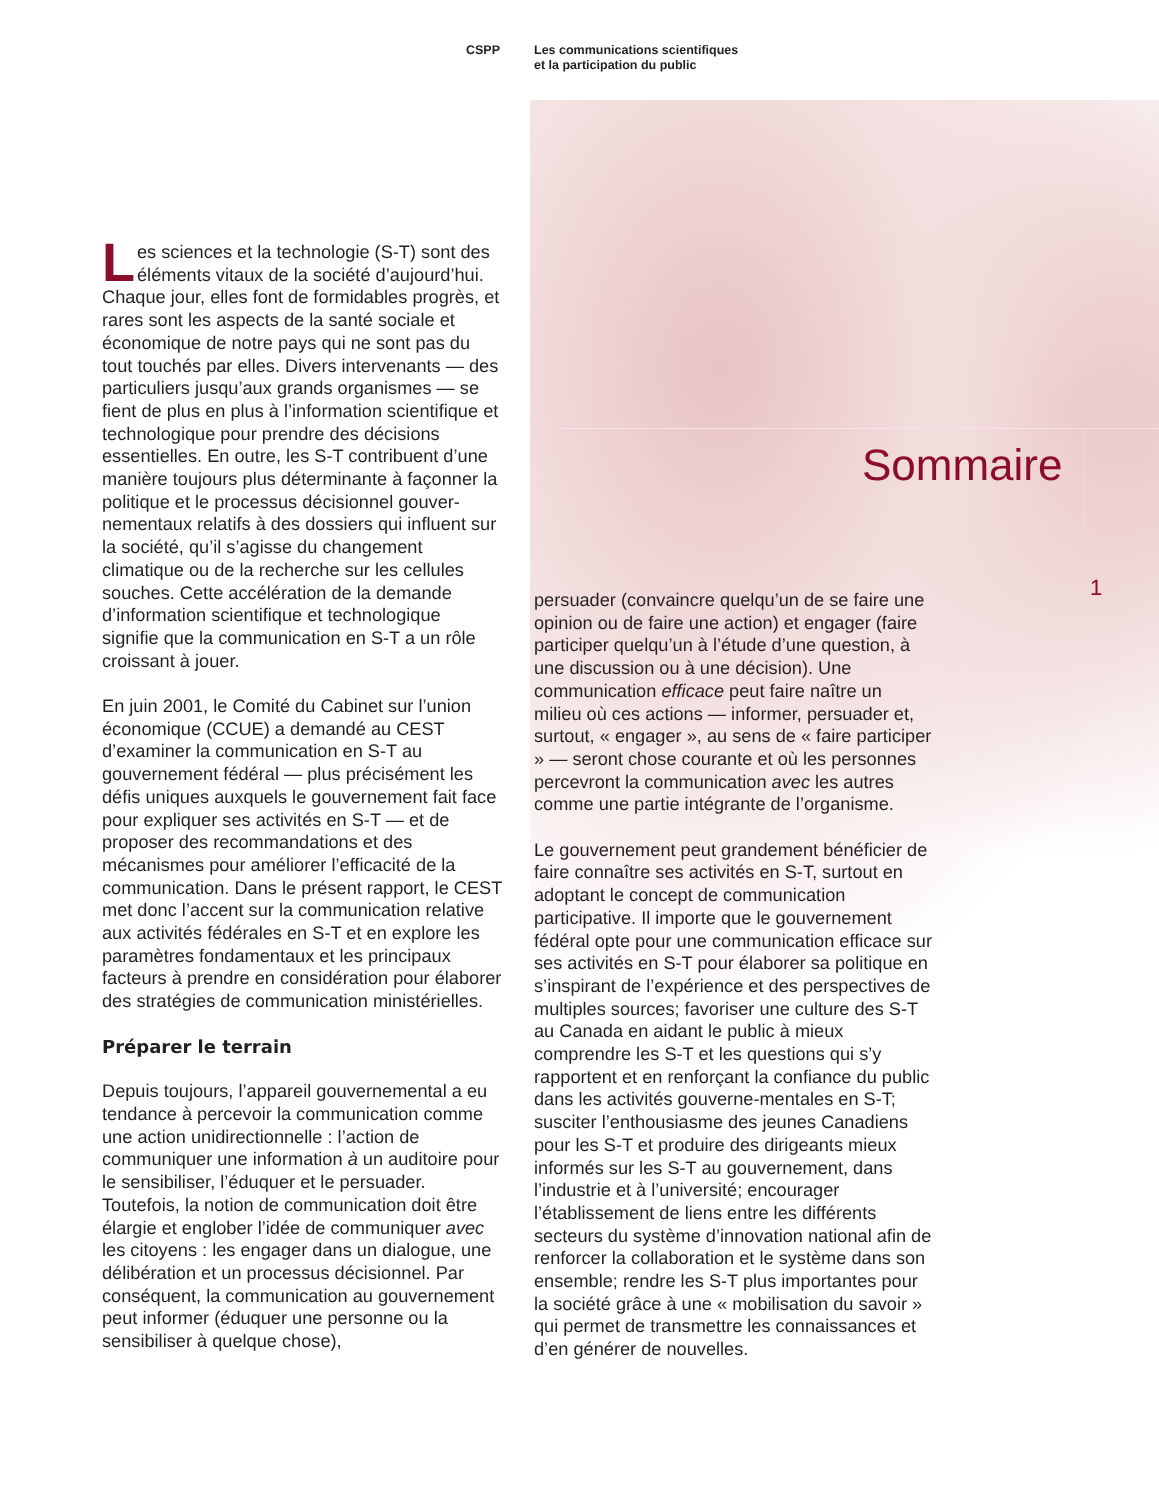CSPP Les communications scientifiques
et la participation du public
Sommaire
1
Les sciences et la technologie (S-T) sont des éléments vitaux de la société d’aujourd’hui. Chaque jour, elles font de formidables progrès, et rares sont les aspects de la santé sociale et économique de notre pays qui ne sont pas du tout touchés par elles. Divers intervenants — des particuliers jusqu’aux grands organismes — se fient de plus en plus à l’information scientifique et technologique pour prendre des décisions essentielles. En outre, les S-T contribuent d’une manière toujours plus déterminante à façonner la politique et le processus décisionnel gouver-nementaux relatifs à des dossiers qui influent sur la société, qu’il s’agisse du changement climatique ou de la recherche sur les cellules souches. Cette accélération de la demande d’information scientifique et technologique signifie que la communication en S-T a un rôle croissant à jouer.
En juin 2001, le Comité du Cabinet sur l’union économique (CCUE) a demandé au CEST d’examiner la communication en S-T au gouvernement fédéral — plus précisément les défis uniques auxquels le gouvernement fait face pour expliquer ses activités en S-T — et de proposer des recommandations et des mécanismes pour améliorer l’efficacité de la communication. Dans le présent rapport, le CEST met donc l’accent sur la communication relative aux activités fédérales en S-T et en explore les paramètres fondamentaux et les principaux facteurs à prendre en considération pour élaborer des stratégies de communication ministérielles.
Préparer le terrain
Depuis toujours, l’appareil gouvernemental a eu tendance à percevoir la communication comme une action unidirectionnelle : l’action de communiquer une information à un auditoire pour le sensibiliser, l’éduquer et le persuader. Toutefois, la notion de communication doit être élargie et englober l’idée de communiquer avec les citoyens : les engager dans un dialogue, une délibération et un processus décisionnel. Par conséquent, la communication au gouvernement peut informer (éduquer une personne ou la sensibiliser à quelque chose),
persuader (convaincre quelqu’un de se faire une opinion ou de faire une action) et engager (faire participer quelqu’un à l’étude d’une question, à une discussion ou à une décision). Une communication efficace peut faire naître un milieu où ces actions — informer, persuader et, surtout, « engager », au sens de « faire participer » — seront chose courante et où les personnes percevront la communication avec les autres comme une partie intégrante de l’organisme.
Le gouvernement peut grandement bénéficier de faire connaître ses activités en S-T, surtout en adoptant le concept de communication participative. Il importe que le gouvernement fédéral opte pour une communication efficace sur ses activités en S-T pour élaborer sa politique en s’inspirant de l’expérience et des perspectives de multiples sources; favoriser une culture des S-T au Canada en aidant le public à mieux comprendre les S-T et les questions qui s’y rapportent et en renforçant la confiance du public dans les activités gouverne-mentales en S-T; susciter l’enthousiasme des jeunes Canadiens pour les S-T et produire des dirigeants mieux informés sur les S-T au gouvernement, dans l’industrie et à l’université; encourager l’établissement de liens entre les différents secteurs du système d’innovation national afin de renforcer la collaboration et le système dans son ensemble; rendre les S-T plus importantes pour la société grâce à une « mobilisation du savoir » qui permet de transmettre les connaissances et d’en générer de nouvelles.